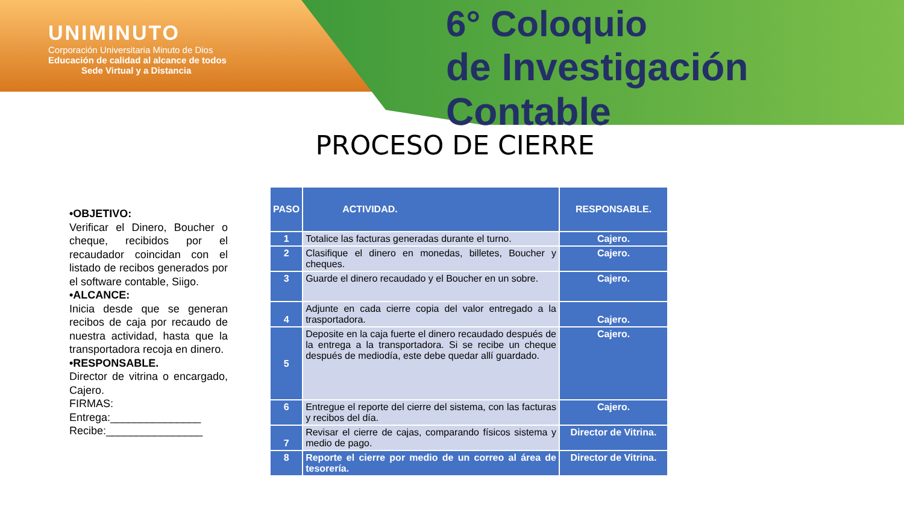UNIMINUTO
Corporación Universitaria Minuto de Dios
Educación de calidad al alcance de todos
Sede Virtual y a Distancia
6° Coloquio
de Investigación Contable
PROCESO DE CIERRE
•OBJETIVO:
Verificar el Dinero, Boucher o cheque, recibidos por el recaudador coincidan con el listado de recibos generados por el software contable, Siigo.
•ALCANCE:
Inicia desde que se generan recibos de caja por recaudo de nuestra actividad, hasta que la transportadora recoja en dinero.
•RESPONSABLE.
Director de vitrina o encargado, Cajero.
FIRMAS:
Entrega:_______________
Recibe:________________
| PASO | ACTIVIDAD. | RESPONSABLE. |
| --- | --- | --- |
| 1 | Totalice las facturas generadas durante el turno. | Cajero. |
| 2 | Clasifique el dinero en monedas, billetes, Boucher y cheques. | Cajero. |
| 3 | Guarde el dinero recaudado y el Boucher en un sobre. | Cajero. |
| 4 | Adjunte en cada cierre copia del valor entregado a la trasportadora. | Cajero. |
| 5 | Deposite en la caja fuerte el dinero recaudado después de la entrega a la transportadora. Si se recibe un cheque después de mediodía, este debe quedar allí guardado. | Cajero. |
| 6 | Entregue el reporte del cierre del sistema, con las facturas y recibos del día. | Cajero. |
| 7 | Revisar el cierre de cajas, comparando físicos sistema y medio de pago. | Director de Vitrina. |
| 8 | Reporte el cierre por medio de un correo al área de tesorería. | Director de Vitrina. |